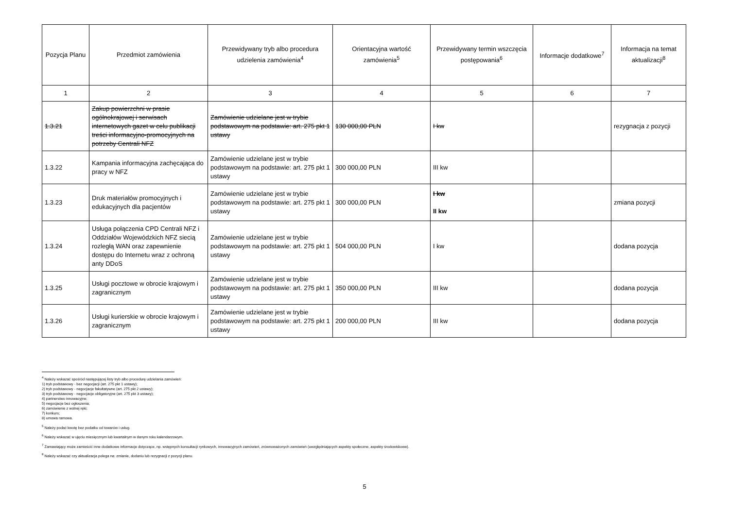| Pozycja Planu | Przedmiot zamówienia | Przewidywany tryb albo procedura udzielenia zamówienia<sup>4</sup> | Orientacyjna wartość zamówienia<sup>5</sup> | Przewidywany termin wszczęcia postępowania<sup>6</sup> | Informacje dodatkowe<sup>7</sup> | Informacja na temat aktualizacji<sup>8</sup> |
| --- | --- | --- | --- | --- | --- | --- |
| 1 | 2 | 3 | 4 | 5 | 6 | 7 |
| 1.3.21 | Zakup powierzchni w prasie ogólnokrajowej i serwisach internetowych gazet w celu publikacji treści informacyjno-promocyjnych na potrzeby Centrali NFZ | Zamówienie udzielane jest w trybie podstawowym na podstawie: art. 275 pkt 1 ustawy | 130 000,00 PLN | I kw | | rezygnacja z pozycji |
| 1.3.22 | Kampania informacyjna zachęcająca do pracy w NFZ | Zamówienie udzielane jest w trybie podstawowym na podstawie: art. 275 pkt 1 ustawy | 300 000,00 PLN | III kw | | |
| 1.3.23 | Druk materiałów promocyjnych i edukacyjnych dla pacjentów | Zamówienie udzielane jest w trybie podstawowym na podstawie: art. 275 pkt 1 ustawy | 300 000,00 PLN | I kw II kw | | zmiana pozycji |
| 1.3.24 | Usługa połączenia CPD Centrali NFZ i Oddziałów Wojewódzkich NFZ siecią rozległą WAN oraz zapewnienie dostępu do Internetu wraz z ochroną anty DDoS | Zamówienie udzielane jest w trybie podstawowym na podstawie: art. 275 pkt 1 ustawy | 504 000,00 PLN | I kw | | dodana pozycja |
| 1.3.25 | Usługi pocztowe w obrocie krajowym i zagranicznym | Zamówienie udzielane jest w trybie podstawowym na podstawie: art. 275 pkt 1 ustawy | 350 000,00 PLN | III kw | | dodana pozycja |
| 1.3.26 | Usługi kurierskie w obrocie krajowym i zagranicznym | Zamówienie udzielane jest w trybie podstawowym na podstawie: art. 275 pkt 1 ustawy | 200 000,00 PLN | III kw | | dodana pozycja |
<sup>4</sup> Należy wskazać spośród następującej listy tryb albo procedurę udzielania zamówień:
1) tryb podstawowy - bez negocjacji (art. 275 pkt 1 ustawy);
2) tryb podstawowy - negocjacje fakultatywne (art. 275 pkt 2 ustawy);
3) tryb podstawowy - negocjacje obligatoryjne (art. 275 pkt 3 ustawy);
4) partnerstwo innowacyjne;
5) negocjacje bez ogłoszenia;
6) zamówienie z wolnej ręki;
7) konkurs;
8) umowa ramowa.
<sup>5</sup> Należy podać kwotę bez podatku od towarów i usług.
<sup>6</sup> Należy wskazać w ujęciu miesięcznym lub kwartalnym w danym roku kalendarzowym.
<sup>7</sup> Zamawiający może zamieścić inne dodatkowe informacje dotyczące, np. wstępnych konsultacji rynkowych, innowacyjnych zamówień, zrównoważonych zamówień (uwzględniających aspekty społeczne, aspekty środowiskowe).
<sup>8</sup> Należy wskazać czy aktualizacja polega na: zmianie, dodaniu lub rezygnacji z pozycji planu.
5